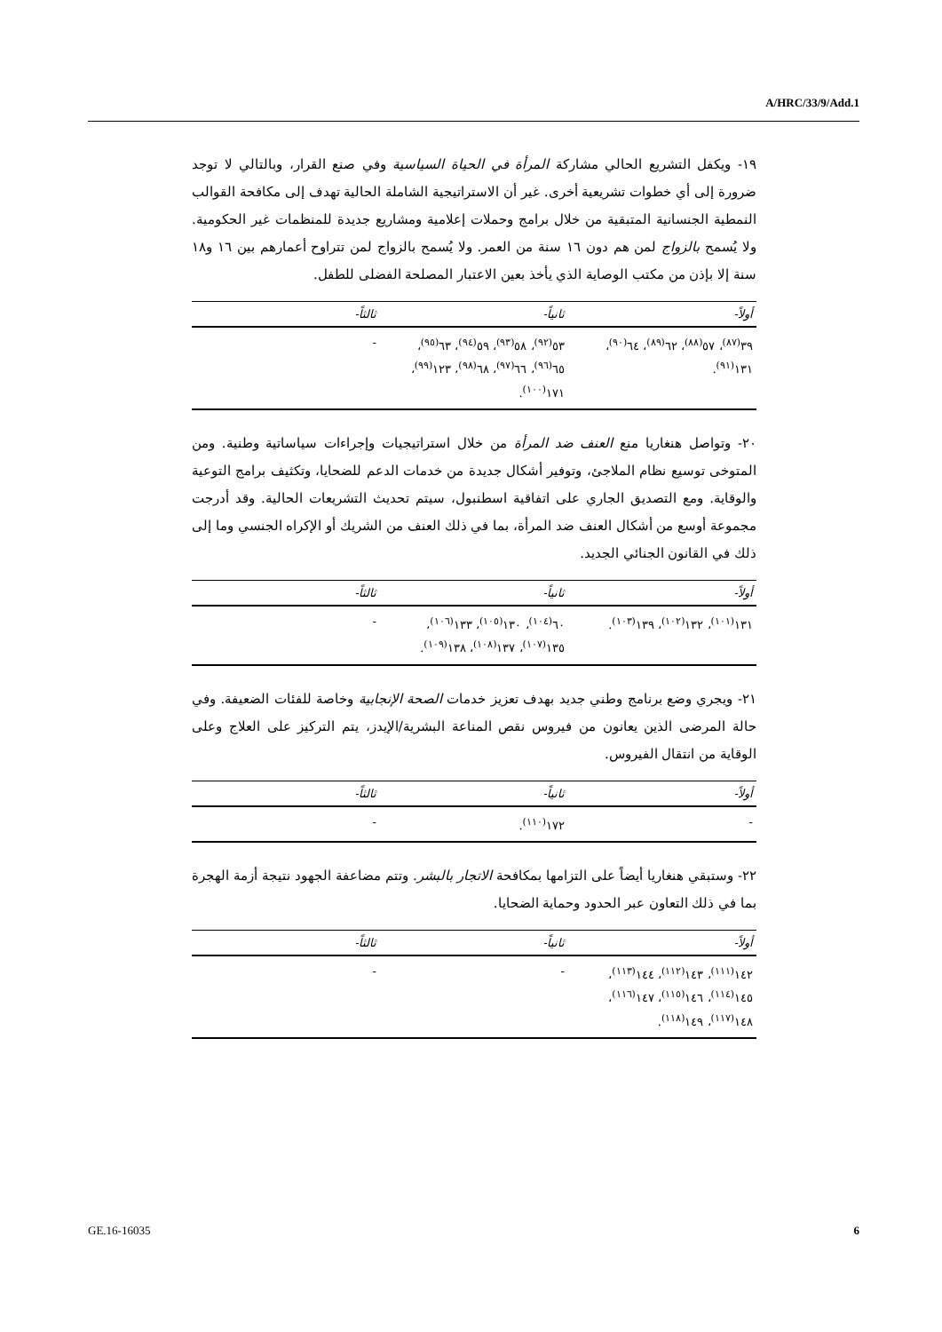A/HRC/33/9/Add.1
١٩- ويكفل التشريع الحالي مشاركة المرأة في الحياة السياسية وفي صنع القرار، وبالتالي لا توجد ضرورة إلى أي خطوات تشريعية أخرى. غير أن الاستراتيجية الشاملة الحالية تهدف إلى مكافحة القوالب النمطية الجنسانية المتبقية من خلال برامج وحملات إعلامية ومشاريع جديدة للمنظمات غير الحكومية. ولا يُسمح بالزواج لمن هم دون ١٦ سنة من العمر. ولا يُسمح بالزواج لمن تتراوح أعمارهم بين ١٦ و١٨ سنة إلا بإذن من مكتب الوصاية الذي يأخذ بعين الاعتبار المصلحة الفضلى للطفل.
| أولاً- | ثانياً- | ثالثاً- |
| --- | --- | --- |
| ٣٩<sup>(٨٧)</sup>، ٥٧<sup>(٨٨)</sup>، ٦٢<sup>(٨٩)</sup>، ٦٤<sup>(٩٠)</sup>، ١٣١<sup>(٩١)</sup>. | ٥٣<sup>(٩٢)</sup>، ٥٨<sup>(٩٣)</sup>، ٥٩<sup>(٩٤)</sup>، ٦٣<sup>(٩٥)</sup>، ٦٥<sup>(٩٦)</sup>، ٦٦<sup>(٩٧)</sup>، ٦٨<sup>(٩٨)</sup>، ١٢٣<sup>(٩٩)</sup>، ١٧١<sup>(١٠٠)</sup>. | - |
٢٠- وتواصل هنغاريا منع العنف ضد المرأة من خلال استراتيجيات وإجراءات سياساتية وطنية. ومن المتوخى توسيع نظام الملاجئ، وتوفير أشكال جديدة من خدمات الدعم للضحايا، وتكثيف برامج التوعية والوقاية. ومع التصديق الجاري على اتفاقية اسطنبول، سيتم تحديث التشريعات الحالية. وقد أدرجت مجموعة أوسع من أشكال العنف ضد المرأة، بما في ذلك العنف من الشريك أو الإكراه الجنسي وما إلى ذلك في القانون الجنائي الجديد.
| أولاً- | ثانياً- | ثالثاً- |
| --- | --- | --- |
| ١٣١<sup>(١٠١)</sup>، ١٣٢<sup>(١٠٢)</sup>، ١٣٩<sup>(١٠٣)</sup>. | ٦٠<sup>(١٠٤)</sup>، ١٣٠<sup>(١٠٥)</sup>، ١٣٣<sup>(١٠٦)</sup>، ١٣٥<sup>(١٠٧)</sup>، ١٣٧<sup>(١٠٨)</sup>، ١٣٨<sup>(١٠٩)</sup>. | - |
٢١- ويجري وضع برنامج وطني جديد بهدف تعزيز خدمات الصحة الإنجابية وخاصة للفئات الضعيفة. وفي حالة المرضى الذين يعانون من فيروس نقص المناعة البشرية/الإيدز، يتم التركيز على العلاج وعلى الوقاية من انتقال الفيروس.
| أولاً- | ثانياً- | ثالثاً- |
| --- | --- | --- |
| - | ١٧٢<sup>(١١٠)</sup>. | - |
٢٢- وستبقي هنغاريا أيضاً على التزامها بمكافحة الاتجار بالبشر. وتتم مضاعفة الجهود نتيجة أزمة الهجرة بما في ذلك التعاون عبر الحدود وحماية الضحايا.
| أولاً- | ثانياً- | ثالثاً- |
| --- | --- | --- |
| ١٤٢<sup>(١١١)</sup>، ١٤٣<sup>(١١٢)</sup>، ١٤٤<sup>(١١٣)</sup>، ١٤٥<sup>(١١٤)</sup>، ١٤٦<sup>(١١٥)</sup>، ١٤٧<sup>(١١٦)</sup>، ١٤٨<sup>(١١٧)</sup>، ١٤٩<sup>(١١٨)</sup>. | - | - |
GE.16-16035 6